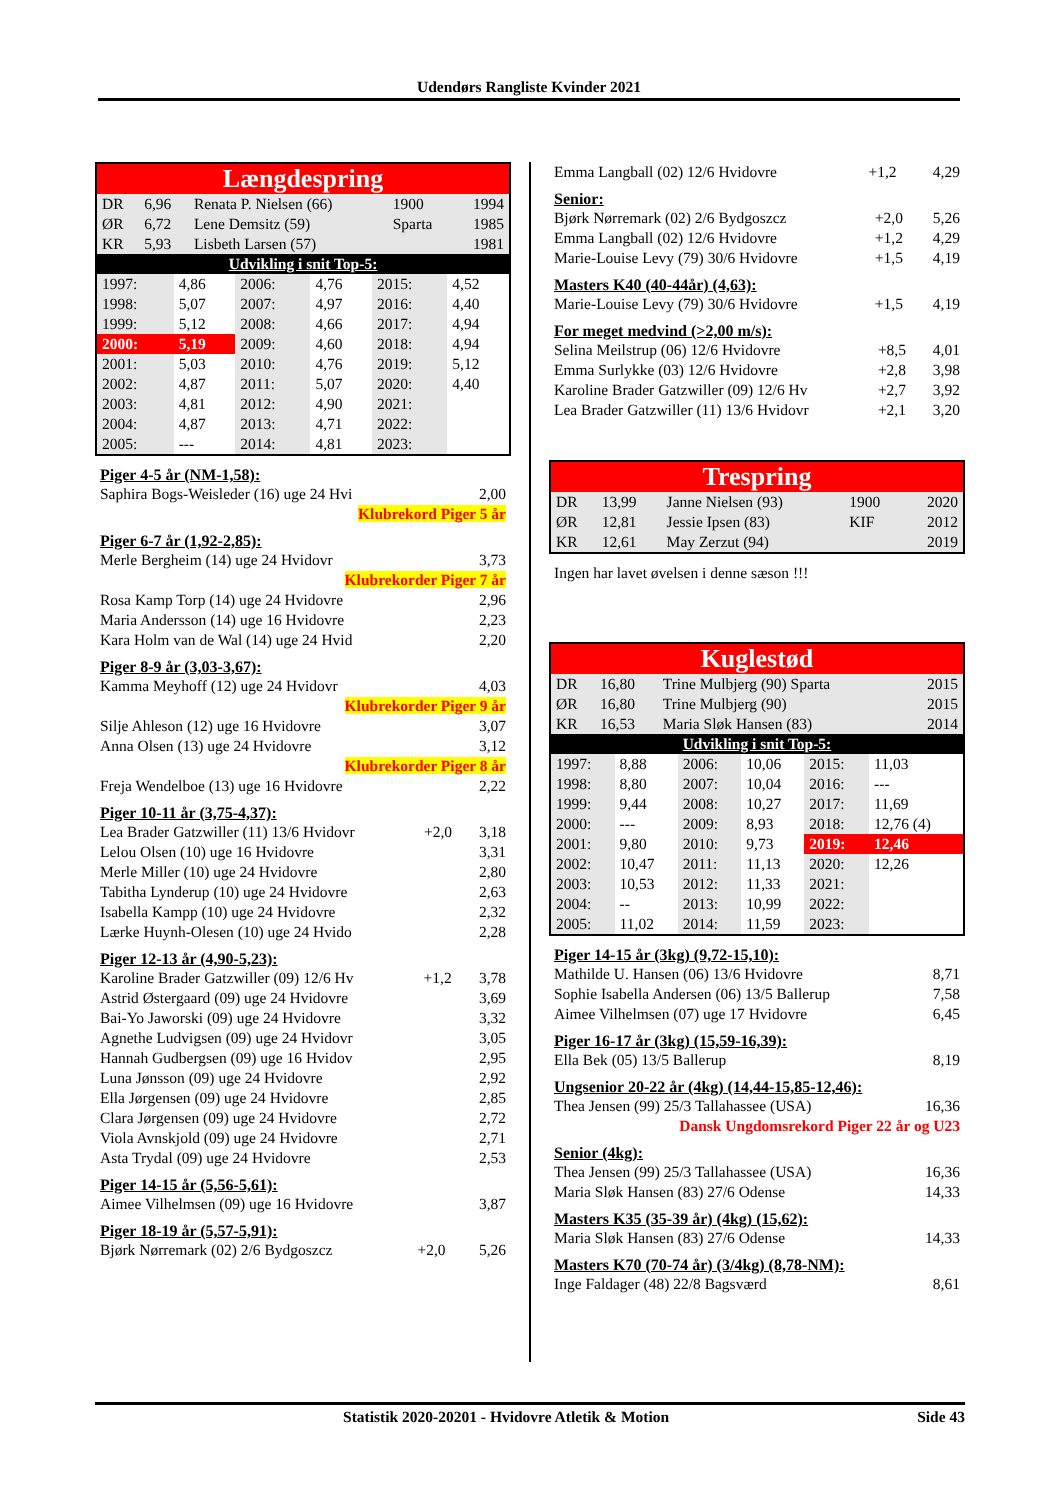Udendørs Rangliste Kvinder 2021
Længdespring
| DR | 6,96 | Renata P. Nielsen (66) | 1900 | 1994 |
| ØR | 6,72 | Lene Demsitz (59) | Sparta | 1985 |
| KR | 5,93 | Lisbeth Larsen (57) | | 1981 |
| Udvikling i snit Top-5: | | | | |
| 1997: | 4,86 | 2006: | 4,76 | 2015: | 4,52 |
| 1998: | 5,07 | 2007: | 4,97 | 2016: | 4,40 |
| 1999: | 5,12 | 2008: | 4,66 | 2017: | 4,94 |
| 2000: | 5,19 | 2009: | 4,60 | 2018: | 4,94 |
| 2001: | 5,03 | 2010: | 4,76 | 2019: | 5,12 |
| 2002: | 4,87 | 2011: | 5,07 | 2020: | 4,40 |
| 2003: | 4,81 | 2012: | 4,90 | 2021: | |
| 2004: | 4,87 | 2013: | 4,71 | 2022: | |
| 2005: | --- | 2014: | 4,81 | 2023: | |
Piger 4-5 år (NM-1,58):
| Saphira Bogs-Weisleder (16) uge 24 Hvi | | 2,00 |
| Klubrekord Piger 5 år | | |
Piger 6-7 år (1,92-2,85):
| Merle Bergheim (14) uge 24 Hvidovr | 3,73 |
| Klubrekorder Piger 7 år | |
| Rosa Kamp Torp (14) uge 24 Hvidovre | 2,96 |
| Maria Andersson (14) uge 16 Hvidovre | 2,23 |
| Kara Holm van de Wal (14) uge 24 Hvid | 2,20 |
Piger 8-9 år (3,03-3,67):
| Kamma Meyhoff (12) uge 24 Hvidovr | 4,03 |
| Klubrekorder Piger 9 år | |
| Silje Ahleson (12) uge 16 Hvidovre | 3,07 |
| Anna Olsen (13) uge 24 Hvidovre | 3,12 |
| Klubrekorder Piger 8 år | |
| Freja Wendelboe (13) uge 16 Hvidovre | 2,22 |
Piger 10-11 år (3,75-4,37):
| Lea Brader Gatzwiller (11) 13/6 Hvidovr | +2,0 | 3,18 |
| Lelou Olsen (10) uge 16 Hvidovre | | 3,31 |
| Merle Miller (10) uge 24 Hvidovre | | 2,80 |
| Tabitha Lynderup (10) uge 24 Hvidovre | | 2,63 |
| Isabella Kampp (10) uge 24 Hvidovre | | 2,32 |
| Lærke Huynh-Olesen (10) uge 24 Hvido | | 2,28 |
Piger 12-13 år (4,90-5,23):
| Karoline Brader Gatzwiller (09) 12/6 Hv | +1,2 | 3,78 |
| Astrid Østergaard (09) uge 24 Hvidovre | | 3,69 |
| Bai-Yo Jaworski (09) uge 24 Hvidovre | | 3,32 |
| Agnethe Ludvigsen (09) uge 24 Hvidovr | | 3,05 |
| Hannah Gudbergsen (09) uge 16 Hvidov | | 2,95 |
| Luna Jønsson (09) uge 24 Hvidovre | | 2,92 |
| Ella Jørgensen (09) uge 24 Hvidovre | | 2,85 |
| Clara Jørgensen (09) uge 24 Hvidovre | | 2,72 |
| Viola Avnskjold (09) uge 24 Hvidovre | | 2,71 |
| Asta Trydal (09) uge 24 Hvidovre | | 2,53 |
Piger 14-15 år (5,56-5,61):
| Aimee Vilhelmsen (09) uge 16 Hvidovre | 3,87 |
Piger 18-19 år (5,57-5,91):
| Bjørk Nørremark (02) 2/6 Bydgoszcz | +2,0 | 5,26 |
| Emma Langball (02) 12/6 Hvidovre | +1,2 | 4,29 |
Senior:
| Bjørk Nørremark (02) 2/6 Bydgoszcz | +2,0 | 5,26 |
| Emma Langball (02) 12/6 Hvidovre | +1,2 | 4,29 |
| Marie-Louise Levy (79) 30/6 Hvidovre | +1,5 | 4,19 |
Masters K40 (40-44år) (4,63):
| Marie-Louise Levy (79) 30/6 Hvidovre | +1,5 | 4,19 |
For meget medvind (>2,00 m/s):
| Selina Meilstrup (06) 12/6 Hvidovre | +8,5 | 4,01 |
| Emma Surlykke (03) 12/6 Hvidovre | +2,8 | 3,98 |
| Karoline Brader Gatzwiller (09) 12/6 Hv | +2,7 | 3,92 |
| Lea Brader Gatzwiller (11) 13/6 Hvidovr | +2,1 | 3,20 |
Trespring
| DR | 13,99 | Janne Nielsen (93) | 1900 | 2020 |
| ØR | 12,81 | Jessie Ipsen (83) | KIF | 2012 |
| KR | 12,61 | May Zerzut (94) | | 2019 |
Ingen har lavet øvelsen i denne sæson !!!
Kuglestød
| DR | 16,80 | Trine Mulbjerg (90) Sparta | 2015 |
| ØR | 16,80 | Trine Mulbjerg (90) | 2015 |
| KR | 16,53 | Maria Sløk Hansen (83) | 2014 |
| Udvikling i snit Top-5: | | | |
| 1997: | 8,88 | 2006: | 10,06 | 2015: | 11,03 |
| 1998: | 8,80 | 2007: | 10,04 | 2016: | --- |
| 1999: | 9,44 | 2008: | 10,27 | 2017: | 11,69 |
| 2000: | --- | 2009: | 8,93 | 2018: | 12,76 (4) |
| 2001: | 9,80 | 2010: | 9,73 | 2019: | 12,46 |
| 2002: | 10,47 | 2011: | 11,13 | 2020: | 12,26 |
| 2003: | 10,53 | 2012: | 11,33 | 2021: | |
| 2004: | -- | 2013: | 10,99 | 2022: | |
| 2005: | 11,02 | 2014: | 11,59 | 2023: | |
Piger 14-15 år (3kg) (9,72-15,10):
| Mathilde U. Hansen (06) 13/6 Hvidovre | 8,71 |
| Sophie Isabella Andersen (06) 13/5 Ballerup | 7,58 |
| Aimee Vilhelmsen (07) uge 17 Hvidovre | 6,45 |
Piger 16-17 år (3kg) (15,59-16,39):
| Ella Bek (05) 13/5 Ballerup | 8,19 |
Ungsenior 20-22 år (4kg) (14,44-15,85-12,46):
| Thea Jensen (99) 25/3 Tallahassee (USA) | 16,36 |
| Dansk Ungdomsrekord Piger 22 år og U23 | |
Senior (4kg):
| Thea Jensen (99) 25/3 Tallahassee (USA) | 16,36 |
| Maria Sløk Hansen (83) 27/6 Odense | 14,33 |
Masters K35 (35-39 år) (4kg) (15,62):
| Maria Sløk Hansen (83) 27/6 Odense | 14,33 |
Masters K70 (70-74 år) (3/4kg) (8,78-NM):
| Inge Faldager (48) 22/8 Bagsværd | 8,61 |
Statistik 2020-20201 - Hvidovre Atletik & Motion Side 43